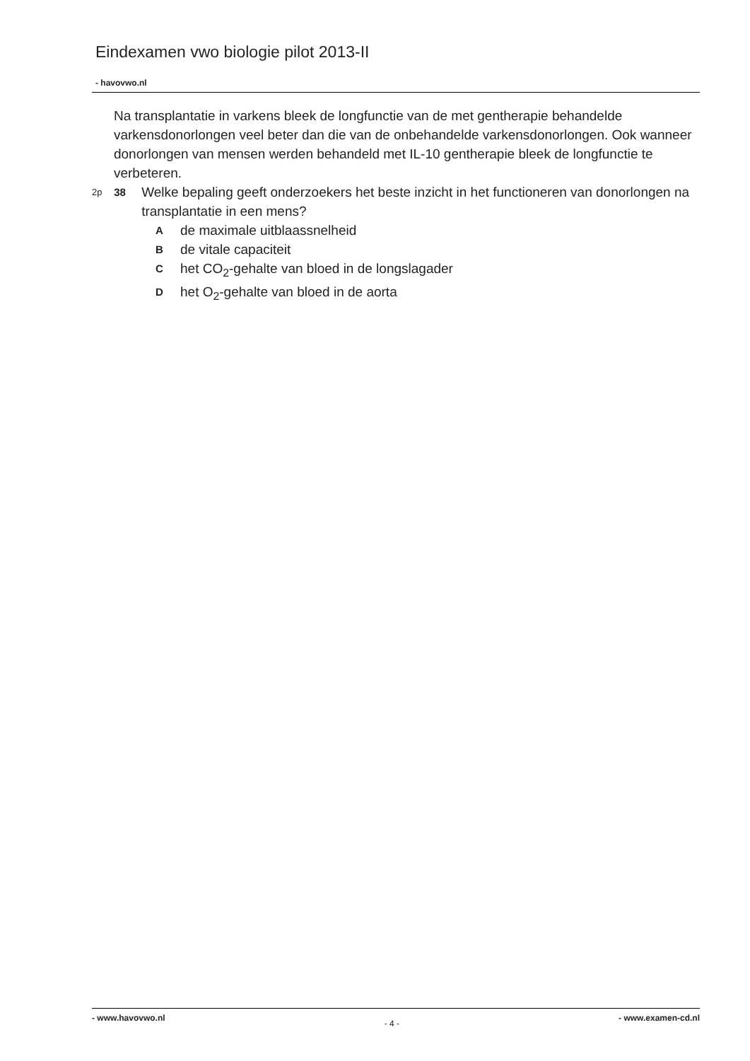Eindexamen vwo biologie pilot 2013-II
- havovwo.nl
Na transplantatie in varkens bleek de longfunctie van de met gentherapie behandelde varkensdonorlongen veel beter dan die van de onbehandelde varkensdonorlongen. Ook wanneer donorlongen van mensen werden behandeld met IL-10 gentherapie bleek de longfunctie te verbeteren.
2p 38 Welke bepaling geeft onderzoekers het beste inzicht in het functioneren van donorlongen na transplantatie in een mens?
Ade maximale uitblaassnelheid
Bde vitale capaciteit
Chet CO<sub>2</sub>-gehalte van bloed in de longslagader
Dhet O<sub>2</sub>-gehalte van bloed in de aorta
- www.havovwo.nl - 4 - - www.examen-cd.nl